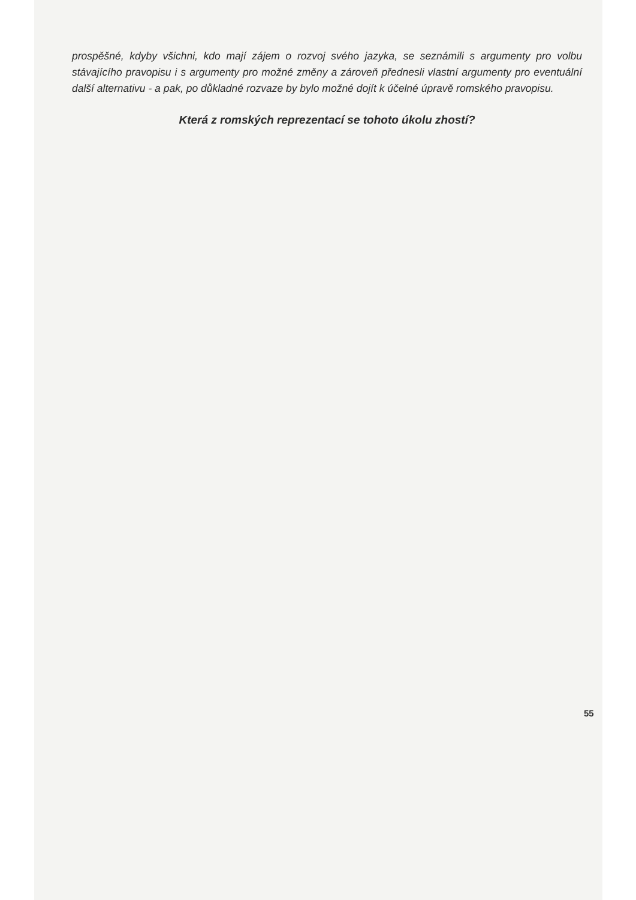prospěšné, kdyby všichni, kdo mají zájem o rozvoj svého jazyka, se seznámili s argumenty pro volbu stávajícího pravopisu i s argumenty pro možné změny a zároveň přednesli vlastní argumenty pro eventuální další alternativu - a pak, po důkladné rozvaze by bylo možné dojít k účelné úpravě romského pravopisu.
Která z romských reprezentací se tohoto úkolu zhostí?
55